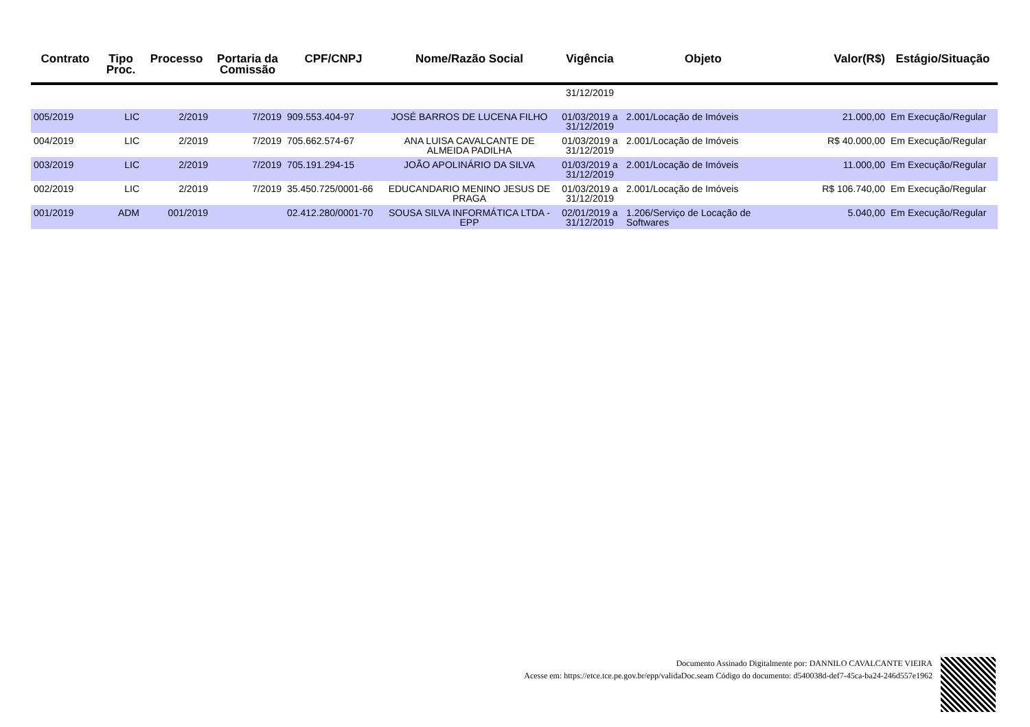| Contrato | Tipo Proc. | Processo | Portaria da Comissão | CPF/CNPJ | Nome/Razão Social | Vigência | Objeto | Valor(R$) | Estágio/Situação |
| --- | --- | --- | --- | --- | --- | --- | --- | --- | --- |
| | | | | | | 31/12/2019 | | | |
| 005/2019 | LIC | 2/2019 | 7/2019 | 909.553.404-97 | JOSÉ BARROS DE LUCENA FILHO | 01/03/2019 a 31/12/2019 | 2.001/Locação de Imóveis | 21.000,00 | Em Execução/Regular |
| 004/2019 | LIC | 2/2019 | 7/2019 | 705.662.574-67 | ANA LUISA CAVALCANTE DE ALMEIDA PADILHA | 01/03/2019 a 31/12/2019 | 2.001/Locação de Imóveis | R$ 40.000,00 | Em Execução/Regular |
| 003/2019 | LIC | 2/2019 | 7/2019 | 705.191.294-15 | JOÃO APOLINÁRIO DA SILVA | 01/03/2019 a 31/12/2019 | 2.001/Locação de Imóveis | 11.000,00 | Em Execução/Regular |
| 002/2019 | LIC | 2/2019 | 7/2019 | 35.450.725/0001-66 | EDUCANDARIO MENINO JESUS DE PRAGA | 01/03/2019 a 31/12/2019 | 2.001/Locação de Imóveis | R$ 106.740,00 | Em Execução/Regular |
| 001/2019 | ADM | 001/2019 | | 02.412.280/0001-70 | SOUSA SILVA INFORMÁTICA LTDA - EPP | 02/01/2019 a 31/12/2019 | 1.206/Serviço de Locação de Softwares | 5.040,00 | Em Execução/Regular |
Documento Assinado Digitalmente por: DANNILO CAVALCANTE VIEIRA
Acesse em: https://etce.tce.pe.gov.br/epp/validaDoc.seam Código do documento: d540038d-def7-45ca-ba24-246d557e1962